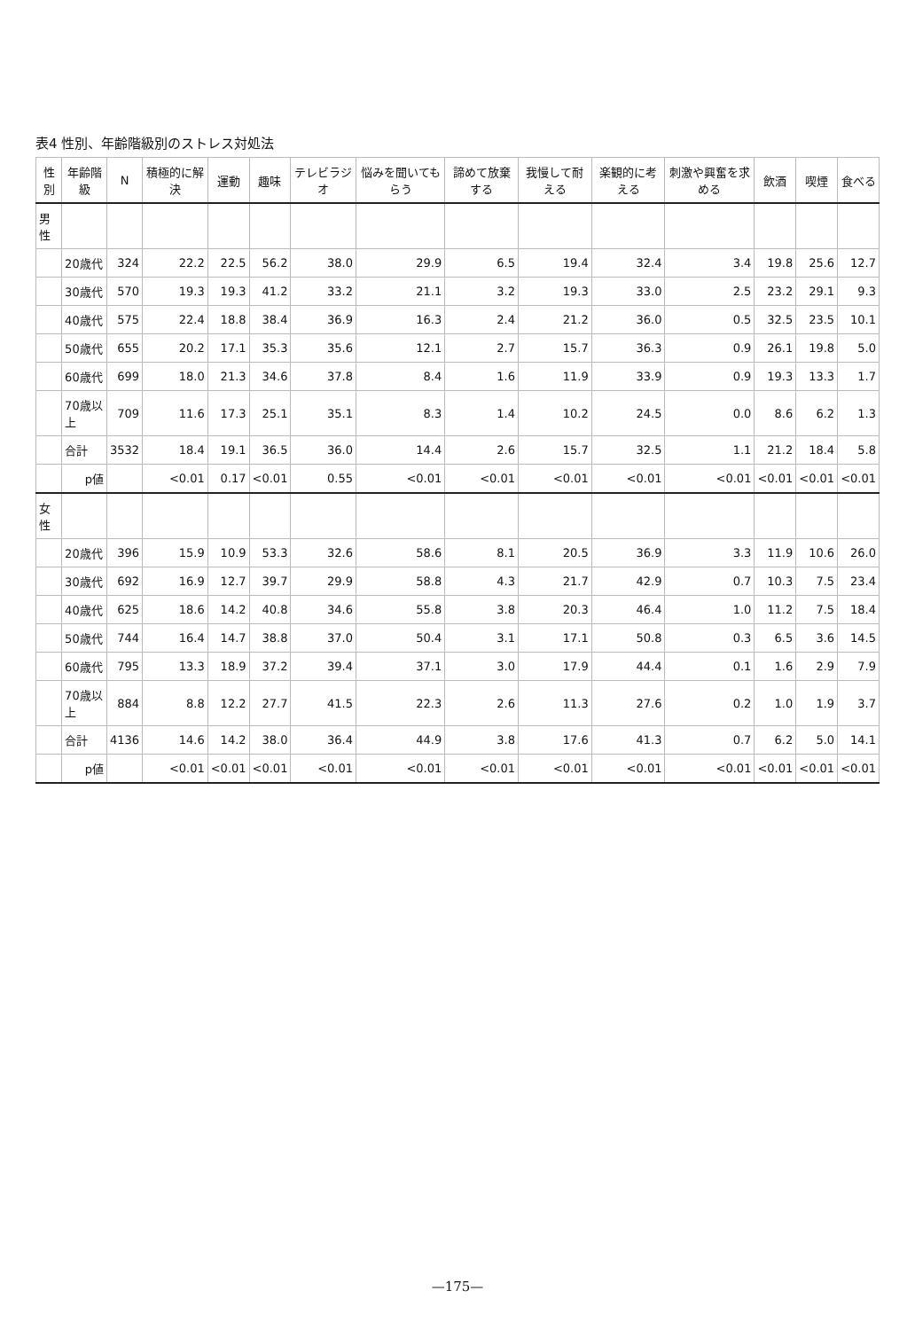表4 性別、年齢階級別のストレス対処法
| 性別 | 年齢階級 | N | 積極的に解決 | 運動 | 趣味 | テレビラジオ | 悩みを聞いてもらう | 諦めて放棄する | 我慢して耐える | 楽観的に考える | 刺激や興奮を求める | 飲酒 | 喫煙 | 食べる |
| --- | --- | --- | --- | --- | --- | --- | --- | --- | --- | --- | --- | --- | --- | --- |
| 男性 | | | | | | | | | | | | | | |
| | 20歳代 | 324 | 22.2 | 22.5 | 56.2 | 38.0 | 29.9 | 6.5 | 19.4 | 32.4 | 3.4 | 19.8 | 25.6 | 12.7 |
| | 30歳代 | 570 | 19.3 | 19.3 | 41.2 | 33.2 | 21.1 | 3.2 | 19.3 | 33.0 | 2.5 | 23.2 | 29.1 | 9.3 |
| | 40歳代 | 575 | 22.4 | 18.8 | 38.4 | 36.9 | 16.3 | 2.4 | 21.2 | 36.0 | 0.5 | 32.5 | 23.5 | 10.1 |
| | 50歳代 | 655 | 20.2 | 17.1 | 35.3 | 35.6 | 12.1 | 2.7 | 15.7 | 36.3 | 0.9 | 26.1 | 19.8 | 5.0 |
| | 60歳代 | 699 | 18.0 | 21.3 | 34.6 | 37.8 | 8.4 | 1.6 | 11.9 | 33.9 | 0.9 | 19.3 | 13.3 | 1.7 |
| | 70歳以上 | 709 | 11.6 | 17.3 | 25.1 | 35.1 | 8.3 | 1.4 | 10.2 | 24.5 | 0.0 | 8.6 | 6.2 | 1.3 |
| | 合計 | 3532 | 18.4 | 19.1 | 36.5 | 36.0 | 14.4 | 2.6 | 15.7 | 32.5 | 1.1 | 21.2 | 18.4 | 5.8 |
| | p値 | | <0.01 | 0.17 | <0.01 | 0.55 | <0.01 | <0.01 | <0.01 | <0.01 | <0.01 | <0.01 | <0.01 | <0.01 |
| 女性 | | | | | | | | | | | | | | |
| | 20歳代 | 396 | 15.9 | 10.9 | 53.3 | 32.6 | 58.6 | 8.1 | 20.5 | 36.9 | 3.3 | 11.9 | 10.6 | 26.0 |
| | 30歳代 | 692 | 16.9 | 12.7 | 39.7 | 29.9 | 58.8 | 4.3 | 21.7 | 42.9 | 0.7 | 10.3 | 7.5 | 23.4 |
| | 40歳代 | 625 | 18.6 | 14.2 | 40.8 | 34.6 | 55.8 | 3.8 | 20.3 | 46.4 | 1.0 | 11.2 | 7.5 | 18.4 |
| | 50歳代 | 744 | 16.4 | 14.7 | 38.8 | 37.0 | 50.4 | 3.1 | 17.1 | 50.8 | 0.3 | 6.5 | 3.6 | 14.5 |
| | 60歳代 | 795 | 13.3 | 18.9 | 37.2 | 39.4 | 37.1 | 3.0 | 17.9 | 44.4 | 0.1 | 1.6 | 2.9 | 7.9 |
| | 70歳以上 | 884 | 8.8 | 12.2 | 27.7 | 41.5 | 22.3 | 2.6 | 11.3 | 27.6 | 0.2 | 1.0 | 1.9 | 3.7 |
| | 合計 | 4136 | 14.6 | 14.2 | 38.0 | 36.4 | 44.9 | 3.8 | 17.6 | 41.3 | 0.7 | 6.2 | 5.0 | 14.1 |
| | p値 | | <0.01 | <0.01 | <0.01 | <0.01 | <0.01 | <0.01 | <0.01 | <0.01 | <0.01 | <0.01 | <0.01 | <0.01 |
—175—